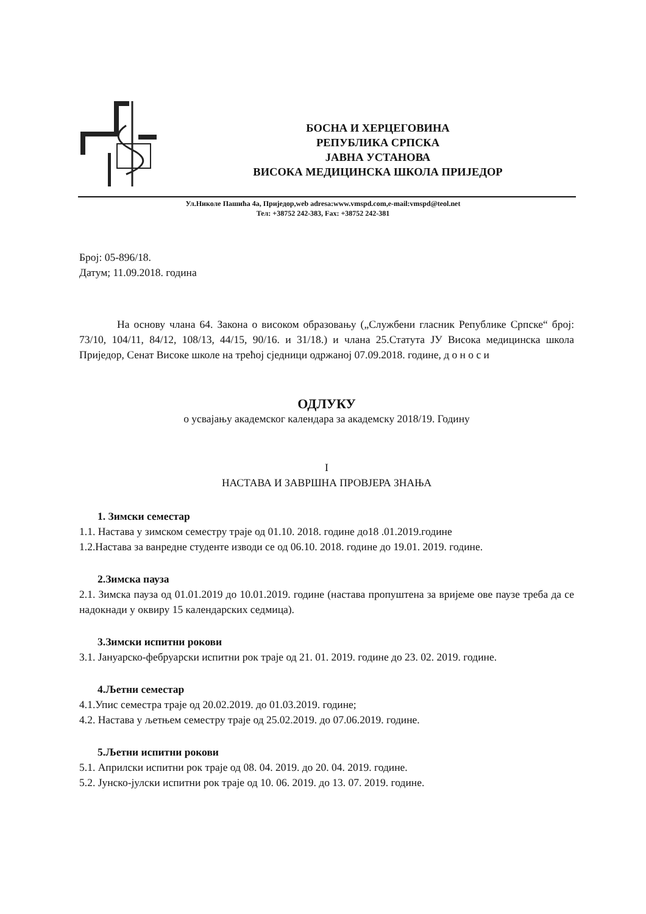БОСНА И ХЕРЦЕГОВИНА
РЕПУБЛИКА СРПСКА
ЈАВНА УСТАНОВА
ВИСОКА МЕДИЦИНСКА ШКОЛА ПРИЈЕДОР
Ул.Николе Пашића 4а, Приједор,web adresa:www.vmspd.com,e-mail:vmspd@teol.net
Тел: +38752 242-383, Fax: +38752 242-381
Број: 05-896/18.
Датум; 11.09.2018. година
На основу члана 64. Закона о високом образовању („Службени гласник Републике Српске“ број: 73/10, 104/11, 84/12, 108/13, 44/15, 90/16. и 31/18.) и члана 25.Статута ЈУ Висока медицинска школа Приједор, Сенат Високе школе на трећој сједници одржаној 07.09.2018. године, д о н о с и
ОДЛУКУ
о усвајању академског календара за академску 2018/19. Годину
I
НАСТАВА И ЗАВРШНА ПРОВЈЕРА ЗНАЊА
1. Зимски семестар
1.1. Настава у зимском семестру траје од 01.10. 2018. године до18 .01.2019.године
1.2.Настава за ванредне студенте изводи се од 06.10. 2018. године до 19.01. 2019. године.
2.Зимска пауза
2.1. Зимска пауза од 01.01.2019 до 10.01.2019. године (настава пропуштена за вријеме ове паузе треба да се надокнади у оквиру 15 календарских седмица).
3.Зимски испитни рокови
3.1. Јануарско-фебруарски испитни рок траје од 21. 01. 2019. године до 23. 02. 2019. године.
4.Љетни семестар
4.1.Упис семестра траје од 20.02.2019. до 01.03.2019. године;
4.2. Настава у љетњем семестру траје од 25.02.2019. до 07.06.2019. године.
5.Љетни испитни рокови
5.1. Априлски испитни рок траје од 08. 04. 2019. до 20. 04. 2019. године.
5.2. Јунско-јулски испитни рок траје од 10. 06. 2019. до 13. 07. 2019. године.